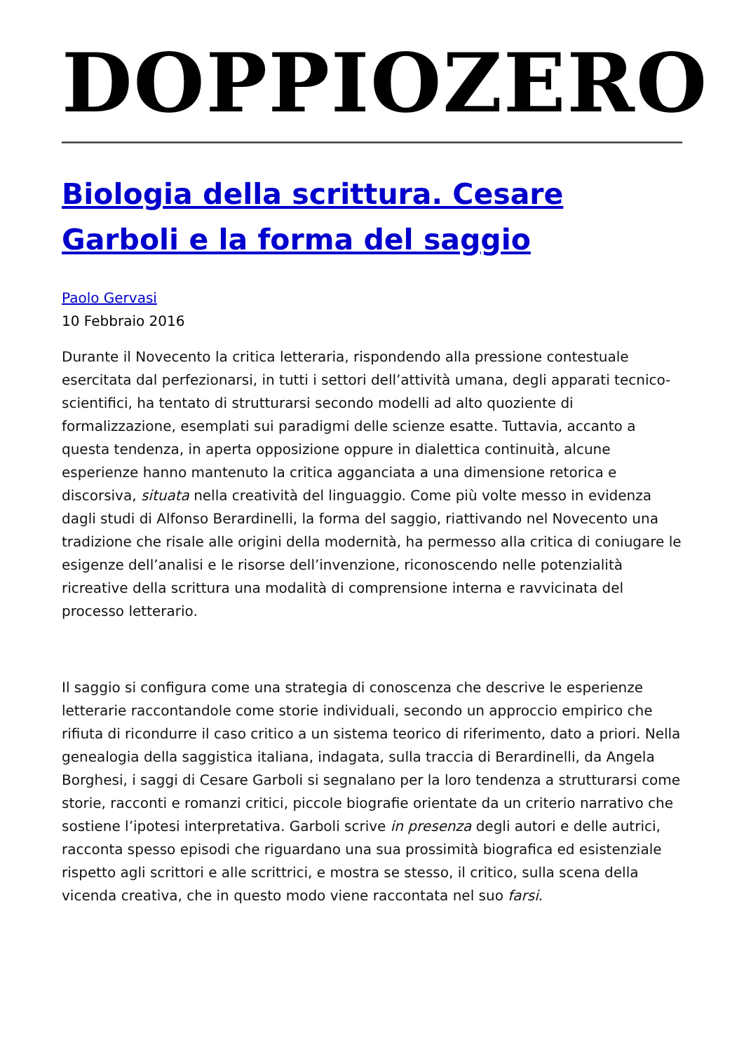DOPPIOZERO
Biologia della scrittura. Cesare Garboli e la forma del saggio
Paolo Gervasi
10 Febbraio 2016
Durante il Novecento la critica letteraria, rispondendo alla pressione contestuale esercitata dal perfezionarsi, in tutti i settori dell’attività umana, degli apparati tecnico-scientifici, ha tentato di strutturarsi secondo modelli ad alto quoziente di formalizzazione, esemplati sui paradigmi delle scienze esatte. Tuttavia, accanto a questa tendenza, in aperta opposizione oppure in dialettica continuità, alcune esperienze hanno mantenuto la critica agganciata a una dimensione retorica e discorsiva, situata nella creatività del linguaggio. Come più volte messo in evidenza dagli studi di Alfonso Berardinelli, la forma del saggio, riattivando nel Novecento una tradizione che risale alle origini della modernità, ha permesso alla critica di coniugare le esigenze dell’analisi e le risorse dell’invenzione, riconoscendo nelle potenzialità ricreative della scrittura una modalità di comprensione interna e ravvicinata del processo letterario.
Il saggio si configura come una strategia di conoscenza che descrive le esperienze letterarie raccontandole come storie individuali, secondo un approccio empirico che rifiuta di ricondurre il caso critico a un sistema teorico di riferimento, dato a priori. Nella genealogia della saggistica italiana, indagata, sulla traccia di Berardinelli, da Angela Borghesi, i saggi di Cesare Garboli si segnalano per la loro tendenza a strutturarsi come storie, racconti e romanzi critici, piccole biografie orientate da un criterio narrativo che sostiene l’ipotesi interpretativa. Garboli scrive in presenza degli autori e delle autrici, racconta spesso episodi che riguardano una sua prossimità biografica ed esistenziale rispetto agli scrittori e alle scrittrici, e mostra se stesso, il critico, sulla scena della vicenda creativa, che in questo modo viene raccontata nel suo farsi.